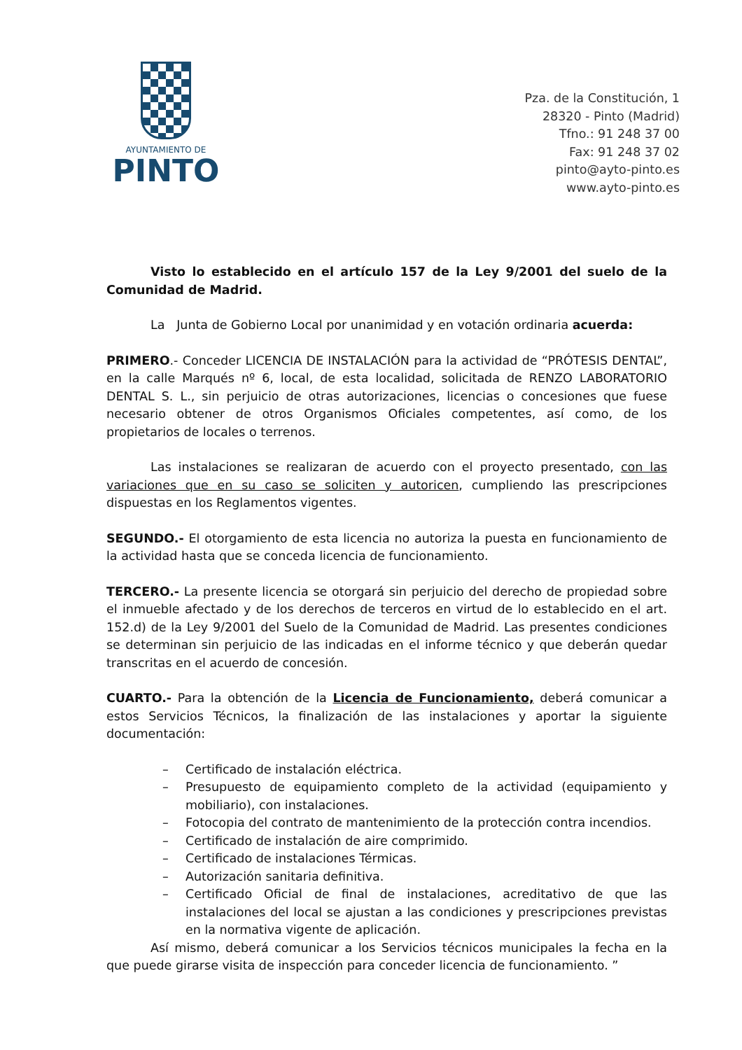AYUNTAMIENTO DE
PINTO
Pza. de la Constitución, 1
28320 - Pinto (Madrid)
Tfno.: 91 248 37 00
Fax: 91 248 37 02
pinto@ayto-pinto.es
www.ayto-pinto.es
Visto lo establecido en el artículo 157 de la Ley 9/2001 del suelo de la Comunidad de Madrid.
La Junta de Gobierno Local por unanimidad y en votación ordinaria acuerda:
PRIMERO.- Conceder LICENCIA DE INSTALACIÓN para la actividad de “PRÓTESIS DENTAL”, en la calle Marqués nº 6, local, de esta localidad, solicitada de RENZO LABORATORIO DENTAL S. L., sin perjuicio de otras autorizaciones, licencias o concesiones que fuese necesario obtener de otros Organismos Oficiales competentes, así como, de los propietarios de locales o terrenos.
Las instalaciones se realizaran de acuerdo con el proyecto presentado, con las variaciones que en su caso se soliciten y autoricen, cumpliendo las prescripciones dispuestas en los Reglamentos vigentes.
SEGUNDO.- El otorgamiento de esta licencia no autoriza la puesta en funcionamiento de la actividad hasta que se conceda licencia de funcionamiento.
TERCERO.- La presente licencia se otorgará sin perjuicio del derecho de propiedad sobre el inmueble afectado y de los derechos de terceros en virtud de lo establecido en el art. 152.d) de la Ley 9/2001 del Suelo de la Comunidad de Madrid. Las presentes condiciones se determinan sin perjuicio de las indicadas en el informe técnico y que deberán quedar transcritas en el acuerdo de concesión.
CUARTO.- Para la obtención de la Licencia de Funcionamiento, deberá comunicar a estos Servicios Técnicos, la finalización de las instalaciones y aportar la siguiente documentación:
– Certificado de instalación eléctrica.
– Presupuesto de equipamiento completo de la actividad (equipamiento y mobiliario), con instalaciones.
– Fotocopia del contrato de mantenimiento de la protección contra incendios.
– Certificado de instalación de aire comprimido.
– Certificado de instalaciones Térmicas.
– Autorización sanitaria definitiva.
– Certificado Oficial de final de instalaciones, acreditativo de que las instalaciones del local se ajustan a las condiciones y prescripciones previstas en la normativa vigente de aplicación.
Así mismo, deberá comunicar a los Servicios técnicos municipales la fecha en la que puede girarse visita de inspección para conceder licencia de funcionamiento. ”